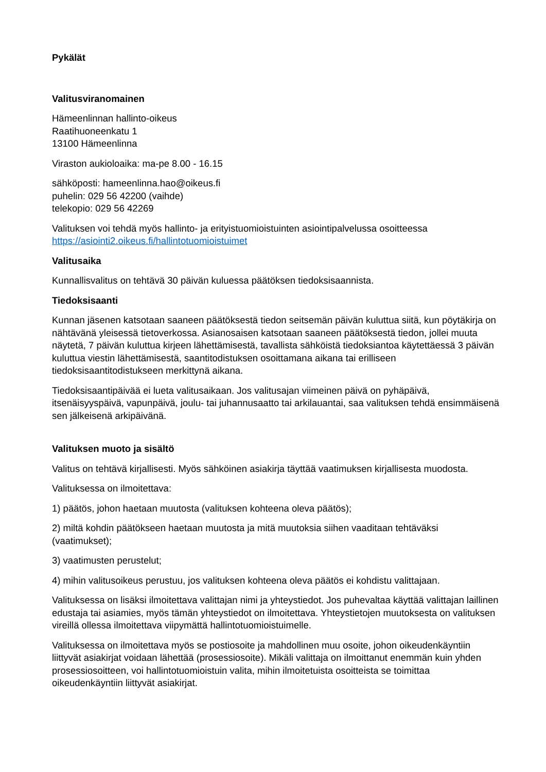Pykälät
Valitusviranomainen
Hämeenlinnan hallinto-oikeus
Raatihuoneenkatu 1
13100 Hämeenlinna
Viraston aukioloaika: ma-pe 8.00 - 16.15
sähköposti: hameenlinna.hao@oikeus.fi
puhelin: 029 56 42200 (vaihde)
telekopio: 029 56 42269
Valituksen voi tehdä myös hallinto- ja erityistuomioistuinten asiointipalvelussa osoitteessa https://asiointi2.oikeus.fi/hallintotuomioistuimet
Valitusaika
Kunnallisvalitus on tehtävä 30 päivän kuluessa päätöksen tiedoksisaannista.
Tiedoksisaanti
Kunnan jäsenen katsotaan saaneen päätöksestä tiedon seitsemän päivän kuluttua siitä, kun pöytäkirja on nähtävänä yleisessä tietoverkossa. Asianosaisen katsotaan saaneen päätöksestä tiedon, jollei muuta näytetä, 7 päivän kuluttua kirjeen lähettämisestä, tavallista sähköistä tiedoksiantoa käytettäessä 3 päivän kuluttua viestin lähettämisestä, saantitodistuksen osoittamana aikana tai erilliseen tiedoksisaantitodistukseen merkittynä aikana.
Tiedoksisaantipäivää ei lueta valitusaikaan. Jos valitusajan viimeinen päivä on pyhäpäivä, itsenäisyyspäivä, vapunpäivä, joulu- tai juhannusaatto tai arkilauantai, saa valituksen tehdä ensimmäisenä sen jälkeisenä arkipäivänä.
Valituksen muoto ja sisältö
Valitus on tehtävä kirjallisesti. Myös sähköinen asiakirja täyttää vaatimuksen kirjallisesta muodosta.
Valituksessa on ilmoitettava:
1) päätös, johon haetaan muutosta (valituksen kohteena oleva päätös);
2) miltä kohdin päätökseen haetaan muutosta ja mitä muutoksia siihen vaaditaan tehtäväksi (vaatimukset);
3) vaatimusten perustelut;
4) mihin valitusoikeus perustuu, jos valituksen kohteena oleva päätös ei kohdistu valittajaan.
Valituksessa on lisäksi ilmoitettava valittajan nimi ja yhteystiedot. Jos puhevaltaa käyttää valittajan laillinen edustaja tai asiamies, myös tämän yhteystiedot on ilmoitettava. Yhteystietojen muutoksesta on valituksen vireillä ollessa ilmoitettava viipymättä hallintotuomioistuimelle.
Valituksessa on ilmoitettava myös se postiosoite ja mahdollinen muu osoite, johon oikeudenkäyntiin liittyvät asiakirjat voidaan lähettää (prosessiosoite). Mikäli valittaja on ilmoittanut enemmän kuin yhden prosessiosoitteen, voi hallintotuomioistuin valita, mihin ilmoitetuista osoitteista se toimittaa oikeudenkäyntiin liittyvät asiakirjat.